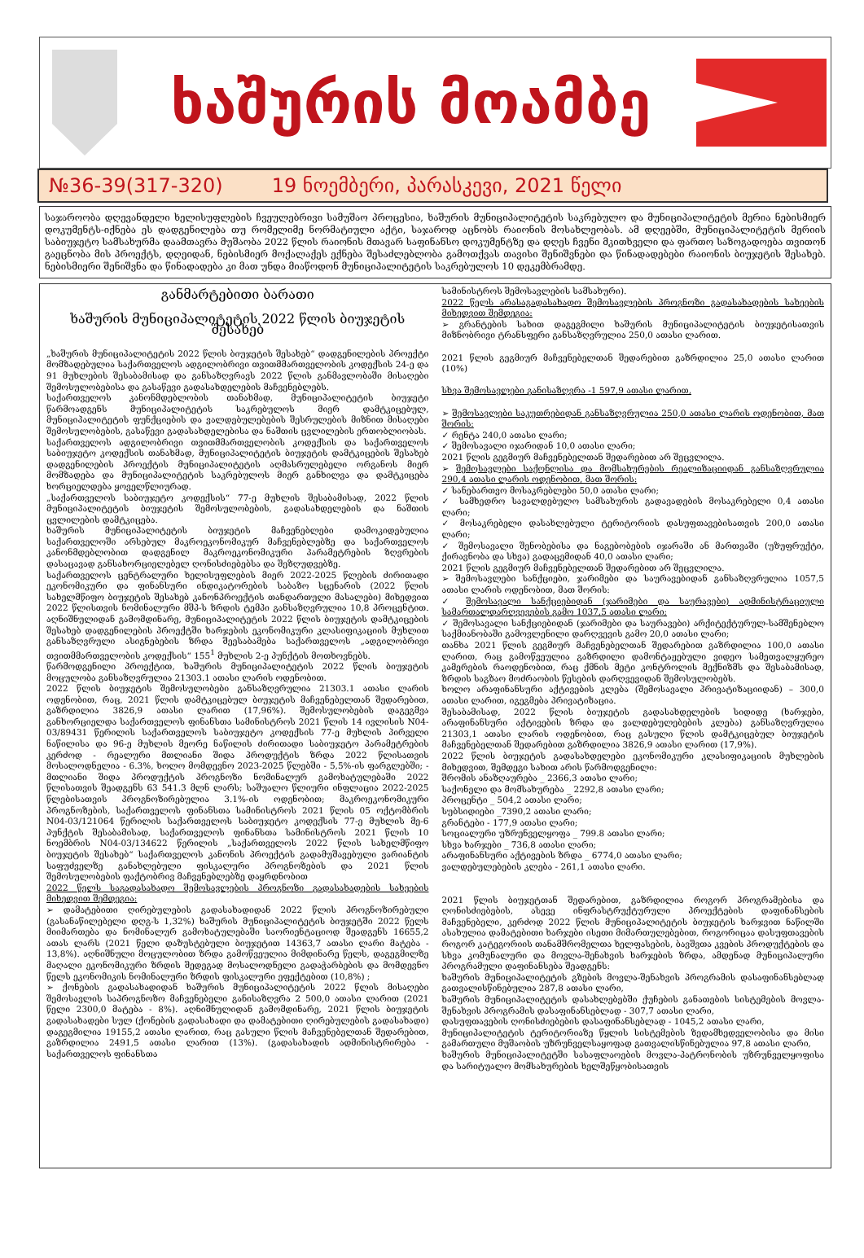ხაშურის მოამბე
№36-39(317-320) 19 ნოემბერი, პარასკევი, 2021 წელი
საჯაროობა დღევანდელი ხელისუფლების ჩვეულებრივი სამუშაო პროცესია, ხაშურის მუნიციპალიტეტის საკრებულო და მუნიციპალიტეტის მერია ნებისმიერ დოკუმენტს-იქნება ეს დადგენილება თუ რომელიმე ნორმატიული აქტი, საჯაროდ აცნობს რაიონის მოსახლეობას. ამ დღეებში, მუნიციპალიტეტის მერიის საბიუჯეტო სამსახურმა დაამთავრა მუშაობა 2022 წლის რაიონის მთავარ საფინანსო დოკუმენტზე და დღეს ჩვენი მკითხველი და ფართო საზოგადოება თვითონ გაეცნობა მის პროექტს, დღეიდან, ნებისმიერ მოქალაქეს ექნება შესაძლებლობა გამოთქვას თავისი შენიშვნები და წინადადებები რაიონის ბიუჯეტის შესახებ. ნებისმიერი შენიშვნა და წინადადება კი მათ უნდა მიაწოდონ მუნიციპალიტეტის საკრებულოს 10 დეკემბრამდე.
განმარტებითი ბარათი
ხაშურის მუნიციპალიტეტის 2022 წლის ბიუჯეტის შესახებ
„ხაშურის მუნიციპალიტეტის 2022 წლის ბიუჯეტის შესახებ“ დადგენილების პროექტი მომზადებულია საქართველოს ადგილობრივი თვითმმართველობის კოდექსის 24-ე და 91 მუხლების შესაბამისად და განსაზღვრავს 2022 წლის განმავლობაში მისაღები შემოსულობებისა და გასაწევი გადასახდელების მაჩვენებლებს.
საქართველოს კანონმდებლობის თანახმად, მუნიციპალიტეტის ბიუჯეტი წარმოადგენს მუნიციპალიტეტის საკრებულოს მიერ დამტკიცებულ, მუნიციპალიტეტის ფუნქციების და ვალდებულებების შესრულების მიზნით მისაღები შემოსულობების, გასაწევი გადასახდელებისა და ნაშთის ცვლილების ერთობლიობას.
საქართველოს ადგილობრივი თვითმმართველობის კოდექსის და საქართველოს საბიუჯეტო კოდექსის თანახმად, მუნიციპალიტეტის ბიუჯეტის დამტკიცების შესახებ დადგენილების პროექტის მუნიციპალიტეტის აღმასრულებელი ორგანოს მიერ მომზადება და მუნიციპალიტეტის საკრებულოს მიერ განხილვა და დამტკიცება ხორციელდება ყოველწლიურად.
„საქართველოს საბიუჯეტო კოდექსის“ 77-ე მუხლის შესაბამისად, 2022 წლის მუნიციპალიტეტის ბიუჯეტის შემოსულობების, გადასახდელების და ნაშთის ცვლილების დამტკიცება.
ხაშურის მუნიციპალიტეტის ბიუჯეტის მაჩვენებლები დამოკიდებულია საქართველოში არსებულ მაკროეკონომიკურ მაჩვენებლებზე და საქართველოს კანონმდებლობით დადგენილ მაკროეკონომიკური პარამეტრების ზღვრების დასაცავად განსახორციელებელ ღონისძიებებსა და შეზღუდვებზე.
საქართველოს ცენტრალური ხელისუფლების მიერ 2022-2025 წლების ძირითადი ეკონომიკური და ფინანსური ინდიკატორების საბაზო სცენარის (2022 წლის სახელმწიფო ბიუჯეტის შესახებ კანონპროექტის თანდართული მასალები) მიხედვით 2022 წლისთვის ნომინალური მშპ-ს ზრდის ტემპი განსაზღვრულია 10,8 პროცენტით. აღნიშნულიდან გამომდინარე, მუნიციპალიტეტის 2022 წლის ბიუჯეტის დამტკიცების შესახებ დადგენილების პროექტში ხარჯების ეკონომიკური კლასიფიკაციის მუხლით განსაზღვრული ასიგნებების ზრდა შეესაბამება საქართველოს „ადგილობრივი თვითმმართველობის კოდექსის“ 155<sup>1</sup> მუხლის 2-ე პუნქტის მოთხოვნებს.
წარმოდგენილი პროექტით, ხაშურის მუნიციპალიტეტის 2022 წლის ბიუჯეტის მოცულობა განსაზღვრულია 21303.1 ათასი ლარის ოდენობით.
2022 წლის ბიუჯეტის შემოსულობები განსაზღვრულია 21303.1 ათასი ლარის ოდენობით, რაც, 2021 წლის დამტკიცებულ ბიუჯეტის მაჩვენებელთან შედარებით, გაზრდილია 3826,9 ათასი ლარით (17,96%). შემოსულობების დაგეგმვა განხორციელდა საქართველოს ფინანსთა სამინისტროს 2021 წლის 14 ივლისის N04-03/89431 წერილის საქართველოს საბიუჯეტო კოდექსის 77-ე მუხლის პირველი ნაწილისა და 96-ე მუხლის მეორე ნაწილის ძირითადი საბიუჯეტო პარამეტრების კერძოდ - რეალური მთლიანი შიდა პროდუქტის ზრდა 2022 წლისათვის მოსალოდნელია - 6.3%, ხოლო მომდევნო 2023-2025 წლებში - 5,5%-ის ფარგლებში; - მთლიანი შიდა პროდუქტის პროგნოზი ნომინალურ გამოხატულებაში 2022 წლისათვის შეადგენს 63 541.3 მლნ ლარს; საშუალო წლიური ინფლაცია 2022-2025 წლებისათვის პროგნოზირებულია 3.1%-ის ოდენობით; მაკროეკონომიკური პროგნოზების, საქართველოს ფინანსთა სამინისტროს 2021 წლის 05 ოქტომბრის N04-03/121064 წერილის საქართველოს საბიუჯეტო კოდექსის 77-ე მუხლის მე-6 პუნქტის შესაბამისად, საქართველოს ფინანსთა სამინისტროს 2021 წლის 10 ნოემბრის N04-03/134622 წერილის „საქართველოს 2022 წლის სახელმწიფო ბიუჯეტის შესახებ“ საქართველოს კანონის პროექტის გადამუშავებული ვარიანტის საფუძველზე განახლებული ფისკალური პროგნოზების და 2021 წლის შემოსულობების ფაქტობრივ მაჩვენებლებზე დაყრდნობით
2022 წელს საგადასახადო შემოსავლების პროგნოზი გადასახადების სახეების მიხედვით შემდეგია:
➢ დამატებითი ღირებულების გადასახადიდან 2022 წლის პროგნოზირებული (გასანაწილებელი დღგ-ს 1,32%) ხაშურის მუნიციპალიტეტის ბიუჯეტში 2022 წელს მიიმართება და ნომინალურ გამოხატულებაში საორიენტაციოდ შეადგენს 16655,2 ათას ლარს (2021 წელი დაზუსტებული ბიუჯეტით 14363,7 ათასი ლარი მატება - 13,8%). აღნიშნული მოცულობით ზრდა გამოწვეულია მიმდინარე წელს, დაგეგმილზე მაღალი ეკონომიკური ზრდის შედეგად მოსალოდნელი გადაჭარბების და მომდევნო წელს ეკონომიკის ნომინალური ზრდის ფისკალური ეფექტებით (10,8%) ;
➢ ქონების გადასახადიდან ხაშურის მუნიციპალიტეტის 2022 წლის მისაღები შემოსავლის საპროგნოზო მაჩვენებელი განისაზღვრა 2 500,0 ათასი ლარით (2021 წელი 2300,0 მატება - 8%). აღნიშნულიდან გამომდინარე, 2021 წლის ბიუჯეტის გადასახადები სულ (ქონების გადასახადი და დამატებითი ღირებულების გადასახადი) დაგეგმილია 19155,2 ათასი ლარით, რაც გასული წლის მაჩვენებელთან შედარებით, გაზრდილია 2491,5 ათასი ლარით (13%). (გადასახადის ადმინისტრირება - საქართველოს ფინანსთა
სამინისტროს შემოსავლების სამსახური).
2022 წელს არასაგადასახადო შემოსავლების პროგნოზი გადასახადების სახეების მიხედვით შემდეგია:
➢ გრანტების სახით დაგეგმილი ხაშურის მუნიციპალიტეტის ბიუჯეტისათვის მიზნობრივი ტრანსფერი განსაზღვრულია 250,0 ათასი ლარით.
2021 წლის გეგმიურ მაჩვენებელთან შედარებით გაზრდილია 25,0 ათასი ლარით (10%)
სხვა შემოსავლები განისაზღვრა -1 597,9 ათასი ლარით,
➢ შემოსავლები საკუთრებიდან განსაზღვრულია 250,0 ათასი ლარის ოდენობით, მათ შორის:
✓ რენტა 240,0 ათასი ლარი;
✓ შემოსავალი იჯარიდან 10,0 ათასი ლარი;
2021 წლის გეგმიურ მაჩვენებელთან შედარებით არ შეცვლილა.
➢ შემოსავლები საქონლისა და მომსახურების რეალიზაციიდან განსაზღვრულია 290,4 ათასი ლარის ოდენობით, მათ შორის:
✓ სანებართვო მოსაკრებლები 50,0 ათასი ლარი;
✓ სამხედრო სავალდებულო სამსახურის გადავადების მოსაკრებელი 0,4 ათასი ლარი;
✓ მოსაკრებელი დასახლებული ტერიტორიის დასუფთავებისათვის 200,0 ათასი ლარი;
✓ შემოსავალი შენობებისა და ნაგებობების იჯარაში ან მართვაში (უზუფრუქტი, ქირავნობა და სხვა) გადაცემიდან 40,0 ათასი ლარი;
2021 წლის გეგმიურ მაჩვენებელთან შედარებით არ შეცვლილა.
➢ შემოსავლები სანქციები, ჯარიმები და საურავებიდან განსაზღვრულია 1057,5 ათასი ლარის ოდენობით, მათ შორის:
✓ შემოსავალი სანქციებიდან (ჯარიმები და საურავები) ადმინისტრაციული სამართალდარღვევების გამო 1037,5 ათასი ლარი;
✓ შემოსავალი სანქციებიდან (ჯარიმები და საურავები) არქიტექტურულ-სამშენებლო საქმიანობაში გამოვლენილი დარღვევის გამო 20,0 ათასი ლარი;
თანხა 2021 წლის გეგმიურ მაჩვენებელთან შედარებით გაზრდილია 100,0 ათასი ლარით, რაც გამოწვეულია გაზრდილი დამონტაჟებული ვიდეო სამეთვალყურეო კამერების რაოდენობით, რაც ქმნის მეტი კონტროლის მექნიზმს და შესაბამისად, ზრდის საგზაო მოძრაობის წესების დარღვევიდან შემოსულობებს.
ხოლო არაფინანსური აქტივების კლება (შემოსავალი პრივატიზაციიდან) – 300,0 ათასი ლარით, იგეგმება პრივატიზაცია.
შესაბამისად, 2022 წლის ბიუჯეტის გადასახდელების სიდიდე (ხარჯები, არაფინანსური აქტივების ზრდა და ვალდებულებების კლება) განსაზღვრულია 21303,1 ათასი ლარის ოდენობით, რაც გასული წლის დამტკიცებულ ბიუჯეტის მაჩვენებელთან შედარებით გაზრდილია 3826,9 ათასი ლარით (17,9%).
2022 წლის ბიუჯეტის გადასახდელები ეკონომიკური კლასიფიკაციის მუხლების მიხედვით, შემდეგი სახით არის წარმოდგენილი:
შრომის ანაზღაურება _ 2366,3 ათასი ლარი;
საქონელი და მომსახურება _ 2292,8 ათასი ლარი;
პროცენტი _ 504,2 ათასი ლარი;
სუბსიდიები _7390,2 ათასი ლარი;
გრანტები - 177,9 ათასი ლარი;
სოციალური უზრუნველყოფა _ 799.8 ათასი ლარი;
სხვა ხარჯები _ 736,8 ათასი ლარი;
არაფინანსური აქტივების ზრდა _ 6774,0 ათასი ლარი;
ვალდებულებების კლება - 261,1 ათასი ლარი.
2021 წლის ბიუჯეტთან შედარებით, გაზრდილია როგორ პროგრამებისა და ღონისძიებების, ასევე ინფრასტრუქტურული პროექტების დაფინანსების მაჩვენებელი, კერძოდ 2022 წლის მუნიციპალიტეტის ბიუჯეტის ხარჯვით ნაწილში ასახულია დამატებითი ხარჯები ისეთი მიმართულებებით, როგორიცაა დასუფთავების როგორ კატეგორიის თანამშრომელთა ხელფასების, ბავშვთა კვების პროდუქტების და სხვა კომუნალური და მოვლა-შენახვის ხარჯების ზრდა, ამდენად მუნიციპალური პროგრამული დაფინანსება შეადგენს:
ხაშურის მუნიციპალიტეტის გზების მოვლა-შენახვის პროგრამის დასაფინანსებლად გათვალისწინებულია 287,8 ათასი ლარი,
ხაშურის მუნიციპალიტეტის დასახლებებში ქუჩების განათების სისტემების მოვლა-შენახვის პროგრამის დასაფინანსებლად - 307,7 ათასი ლარი,
დასუფთავების ღონისძიებების დასაფინანსებლად - 1045,2 ათასი ლარი,
მუნიციპალიტეტის ტერიტორიაზე წყლის სისტემების ზედამხედველობისა და მისი გამართული მუშაობის უზრუნველსაყოფად გათვალისწინებულია 97,8 ათასი ლარი,
ხაშურის მუნიციპალიტეტში სასაფლაოების მოვლა-პატრონობის უზრუნველყოფისა და სარიტუალო მომსახურების ხელშეწყობისათვის